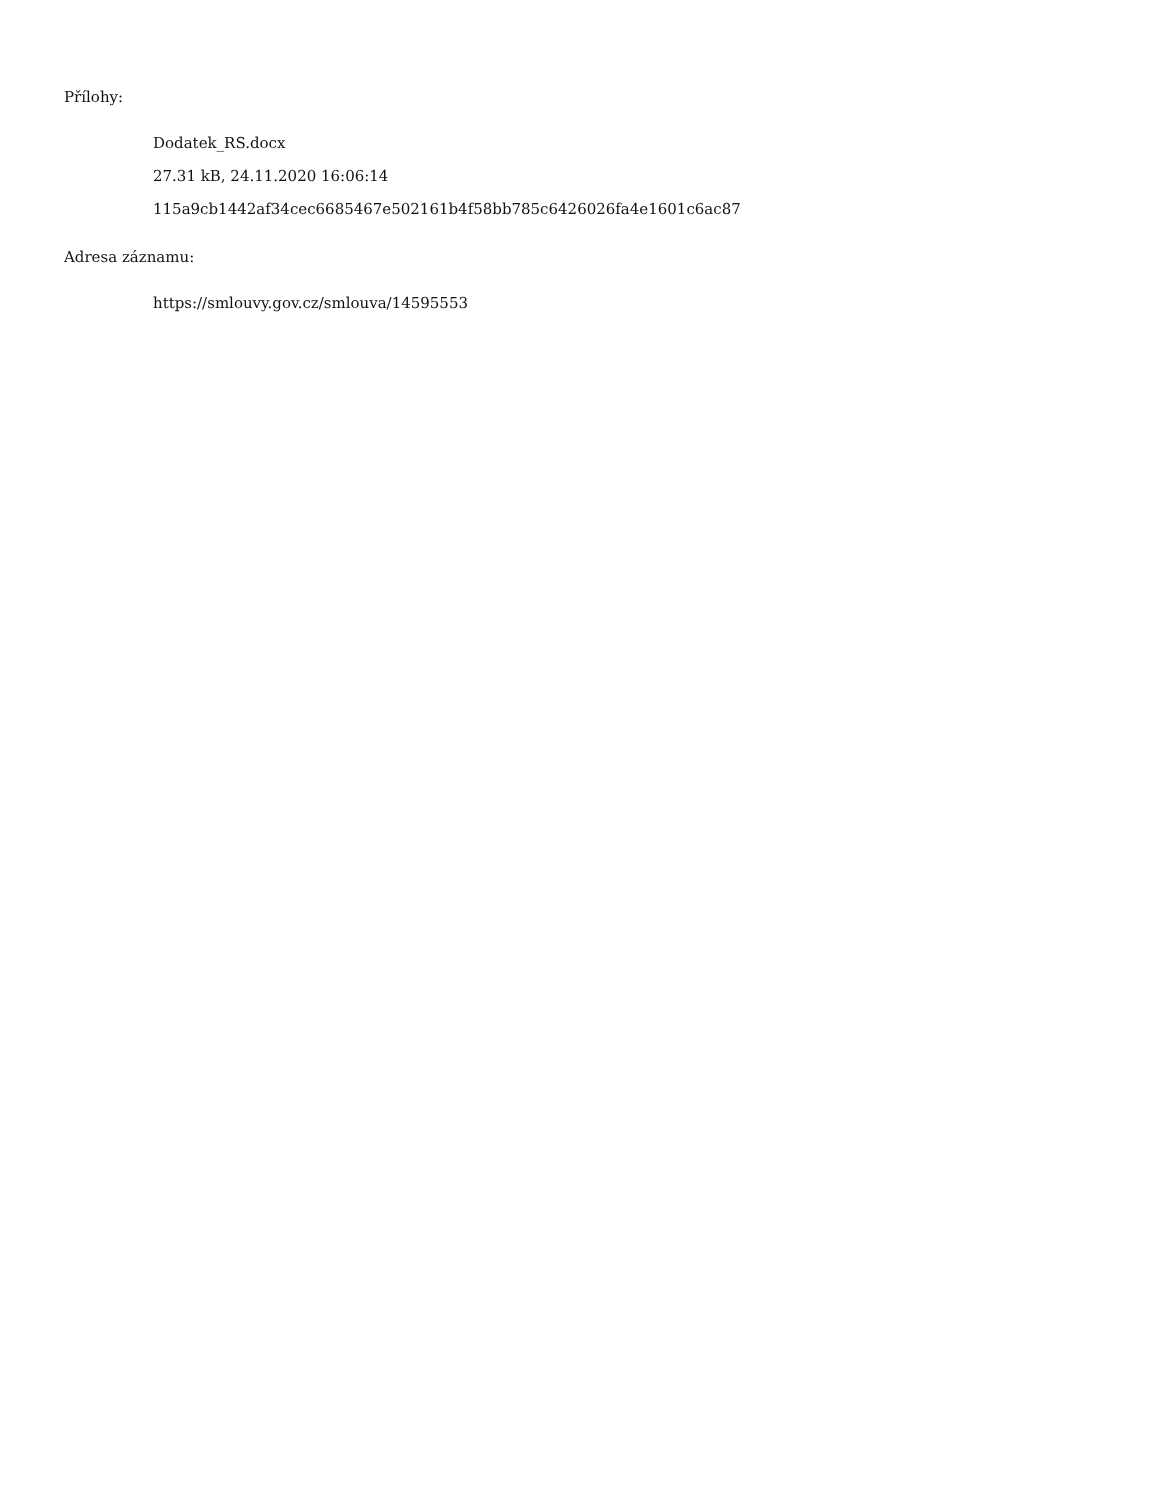Přílohy:
Dodatek_RS.docx
27.31 kB, 24.11.2020 16:06:14
115a9cb1442af34cec6685467e502161b4f58bb785c6426026fa4e1601c6ac87
Adresa záznamu:
https://smlouvy.gov.cz/smlouva/14595553